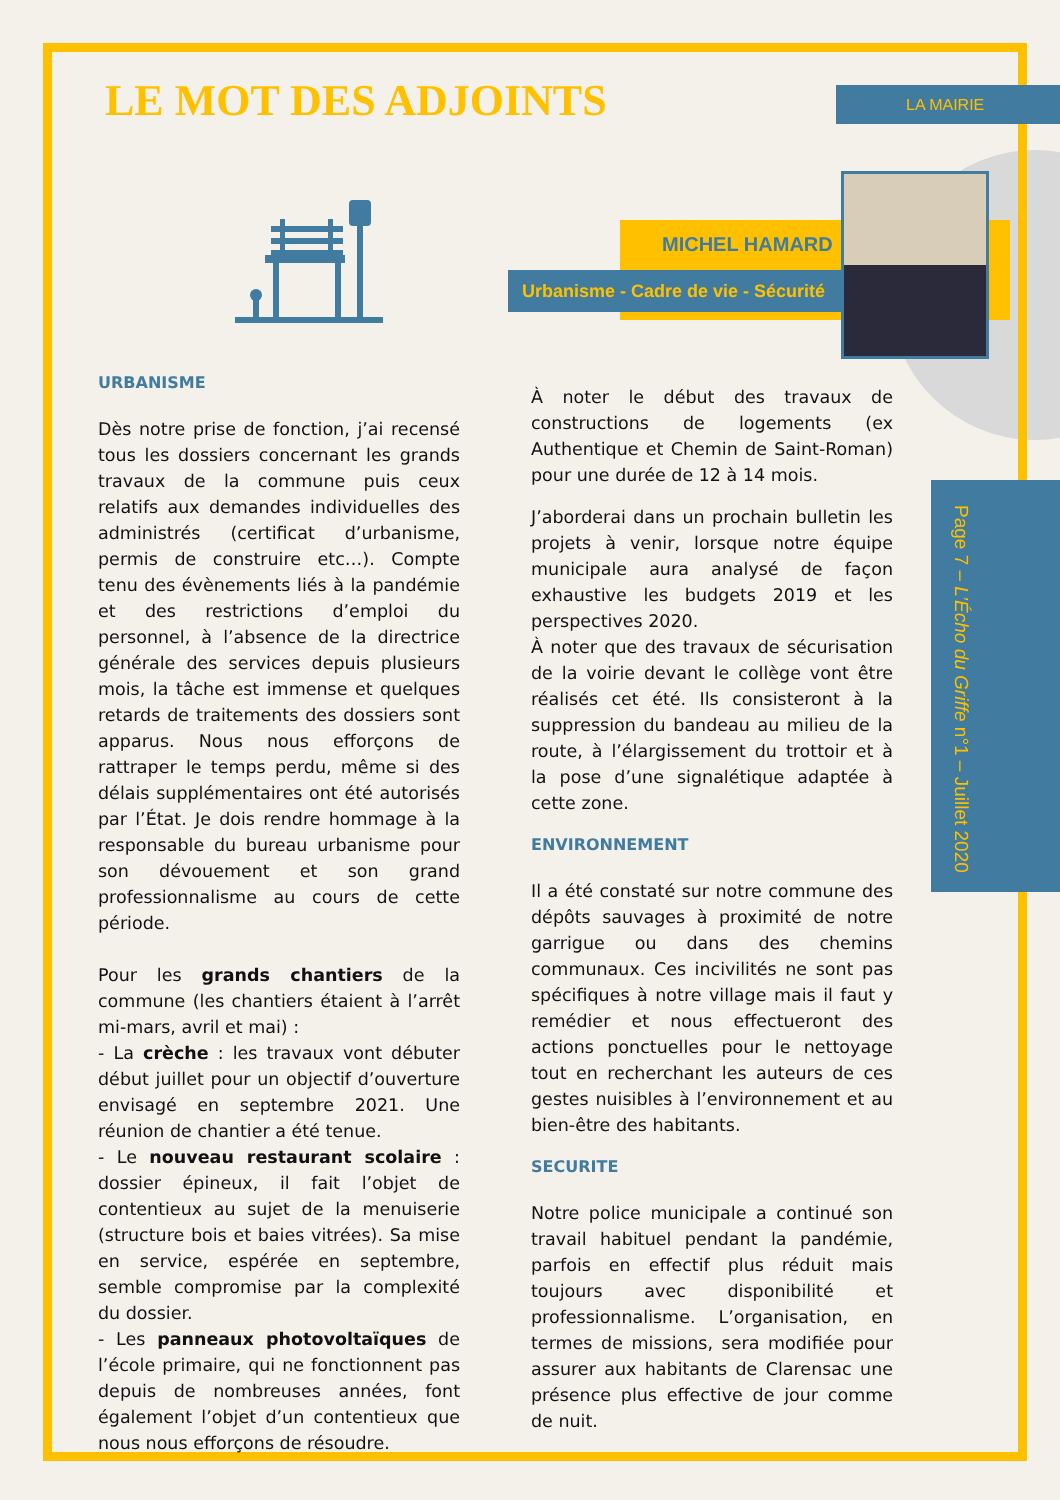LA MAIRIE
Page 7 – L’Écho du Griffe n°1 – Juillet 2020
LE MOT DES ADJOINTS
MICHEL HAMARD
Urbanisme - Cadre de vie - Sécurité
URBANISME
Dès notre prise de fonction, j’ai recensé tous les dossiers concernant les grands travaux de la commune puis ceux relatifs aux demandes individuelles des administrés (certificat d’urbanisme, permis de construire etc…). Compte tenu des évènements liés à la pandémie et des restrictions d’emploi du personnel, à l’absence de la directrice générale des services depuis plusieurs mois, la tâche est immense et quelques retards de traitements des dossiers sont apparus. Nous nous efforçons de rattraper le temps perdu, même si des délais supplémentaires ont été autorisés par l’État. Je dois rendre hommage à la responsable du bureau urbanisme pour son dévouement et son grand professionnalisme au cours de cette période.
Pour les grands chantiers de la commune (les chantiers étaient à l’arrêt mi-mars, avril et mai) :
- La crèche : les travaux vont débuter début juillet pour un objectif d’ouverture envisagé en septembre 2021. Une réunion de chantier a été tenue.
- Le nouveau restaurant scolaire : dossier épineux, il fait l’objet de contentieux au sujet de la menuiserie (structure bois et baies vitrées). Sa mise en service, espérée en septembre, semble compromise par la complexité du dossier.
- Les panneaux photovoltaïques de l’école primaire, qui ne fonctionnent pas depuis de nombreuses années, font également l’objet d’un contentieux que nous nous efforçons de résoudre.
À noter le début des travaux de constructions de logements (ex Authentique et Chemin de Saint-Roman) pour une durée de 12 à 14 mois.
J’aborderai dans un prochain bulletin les projets à venir, lorsque notre équipe municipale aura analysé de façon exhaustive les budgets 2019 et les perspectives 2020.
À noter que des travaux de sécurisation de la voirie devant le collège vont être réalisés cet été. Ils consisteront à la suppression du bandeau au milieu de la route, à l’élargissement du trottoir et à la pose d’une signalétique adaptée à cette zone.
ENVIRONNEMENT
Il a été constaté sur notre commune des dépôts sauvages à proximité de notre garrigue ou dans des chemins communaux. Ces incivilités ne sont pas spécifiques à notre village mais il faut y remédier et nous effectueront des actions ponctuelles pour le nettoyage tout en recherchant les auteurs de ces gestes nuisibles à l’environnement et au bien-être des habitants.
SECURITE
Notre police municipale a continué son travail habituel pendant la pandémie, parfois en effectif plus réduit mais toujours avec disponibilité et professionnalisme. L’organisation, en termes de missions, sera modifiée pour assurer aux habitants de Clarensac une présence plus effective de jour comme de nuit.